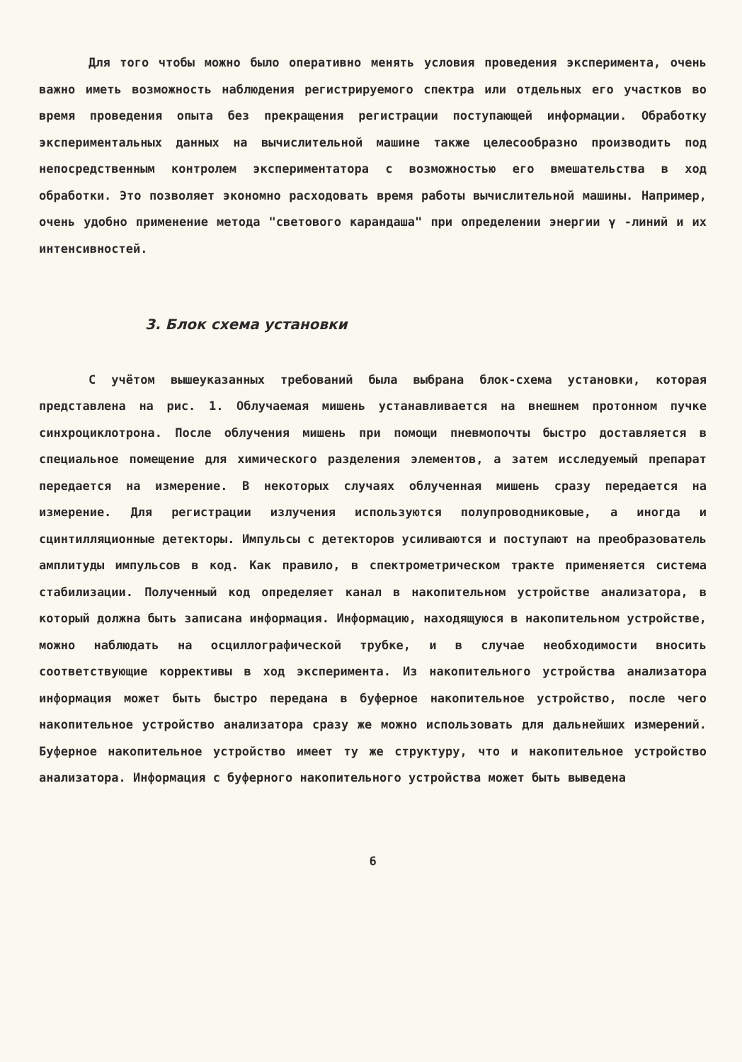Для того чтобы можно было оперативно менять условия проведения эксперимента, очень важно иметь возможность наблюдения регистрируемого спектра или отдельных его участков во время проведения опыта без прекращения регистрации поступающей информации. Обработку экспериментальных данных на вычислительной машине также целесообразно производить под непосредственным контролем экспериментатора с возможностью его вмешательства в ход обработки. Это позволяет экономно расходовать время работы вычислительной машины. Например, очень удобно применение метода "светового карандаша" при определении энергии γ -линий и их интенсивностей.
3. Блок схема установки
С учётом вышеуказанных требований была выбрана блок-схема установки, которая представлена на рис. 1. Облучаемая мишень устанавливается на внешнем протонном пучке синхроциклотрона. После облучения мишень при помощи пневмопочты быстро доставляется в специальное помещение для химического разделения элементов, а затем исследуемый препарат передается на измерение. В некоторых случаях облученная мишень сразу передается на измерение. Для регистрации излучения используются полупроводниковые, а иногда и сцинтилляционные детекторы. Импульсы с детекторов усиливаются и поступают на преобразователь амплитуды импульсов в код. Как правило, в спектрометрическом тракте применяется система стабилизации. Полученный код определяет канал в накопительном устройстве анализатора, в который должна быть записана информация. Информацию, находящуюся в накопительном устройстве, можно наблюдать на осциллографической трубке, и в случае необходимости вносить соответствующие коррективы в ход эксперимента. Из накопительного устройства анализатора информация может быть быстро передана в буферное накопительное устройство, после чего накопительное устройство анализатора сразу же можно использовать для дальнейших измерений. Буферное накопительное устройство имеет ту же структуру, что и накопительное устройство анализатора. Информация с буферного накопительного устройства может быть выведена
6